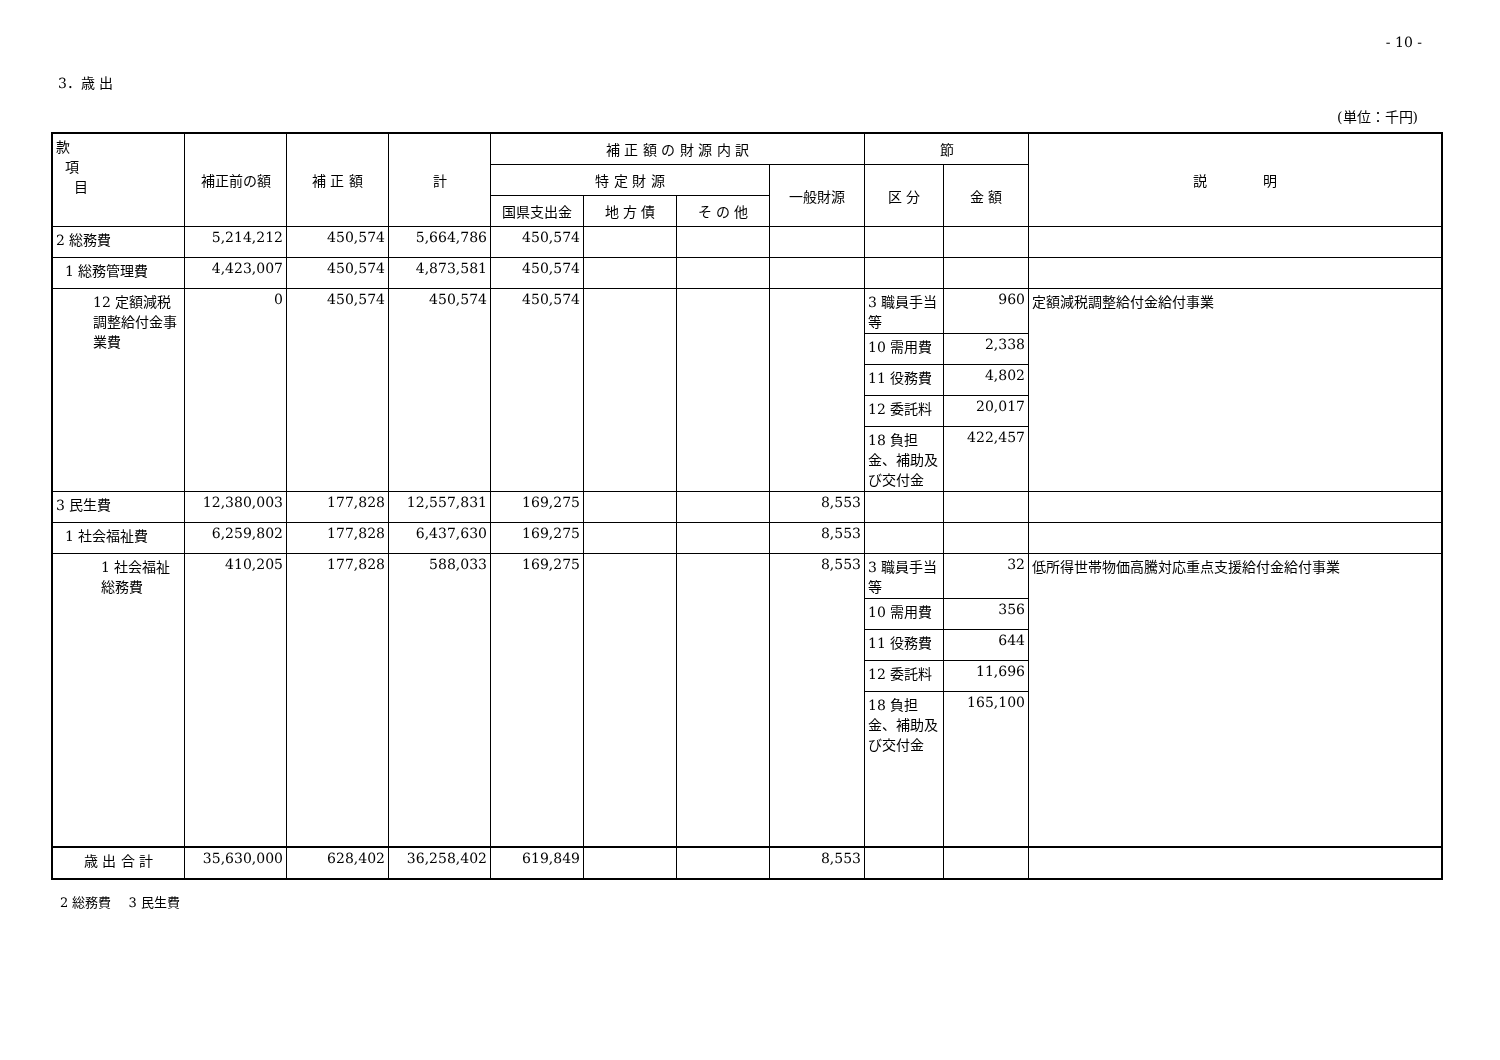- 10 -
3．歳 出
(単位：千円)
| 款 項 目 | 補正前の額 | 補 正 額 | 計 | 補 正 額 の 財 源 内 訳 | | | | 節 | | 説 明 |
| --- | --- | --- | --- | --- | --- | --- | --- | --- | --- | --- |
| | | | | 特 定 財 源 | | | 一般財源 | 区 分 | 金 額 | |
| | | | | 国県支出金 | 地 方 債 | そ の 他 | | | | |
| 2 総務費 | 5,214,212 | 450,574 | 5,664,786 | 450,574 | | | | | | |
| 1 総務管理費 | 4,423,007 | 450,574 | 4,873,581 | 450,574 | | | | | | |
| 12 定額減税調整給付金事業費 | 0 | 450,574 | 450,574 | 450,574 | | | | 3 職員手当等 | 960 | 定額減税調整給付金給付事業 |
| | | | | | | | | 10 需用費 | 2,338 | |
| | | | | | | | | 11 役務費 | 4,802 | |
| | | | | | | | | 12 委託料 | 20,017 | |
| | | | | | | | | 18 負担金、補助及び交付金 | 422,457 | |
| 3 民生費 | 12,380,003 | 177,828 | 12,557,831 | 169,275 | | | 8,553 | | | |
| 1 社会福祉費 | 6,259,802 | 177,828 | 6,437,630 | 169,275 | | | 8,553 | | | |
| 1 社会福祉総務費 | 410,205 | 177,828 | 588,033 | 169,275 | | | 8,553 | 3 職員手当等 | 32 | 低所得世帯物価高騰対応重点支援給付金給付事業 |
| | | | | | | | | 10 需用費 | 356 | |
| | | | | | | | | 11 役務費 | 644 | |
| | | | | | | | | 12 委託料 | 11,696 | |
| | | | | | | | | 18 負担金、補助及び交付金 | 165,100 | |
| 歳 出 合 計 | 35,630,000 | 628,402 | 36,258,402 | 619,849 | | | 8,553 | | | |
2 総務費　 3 民生費